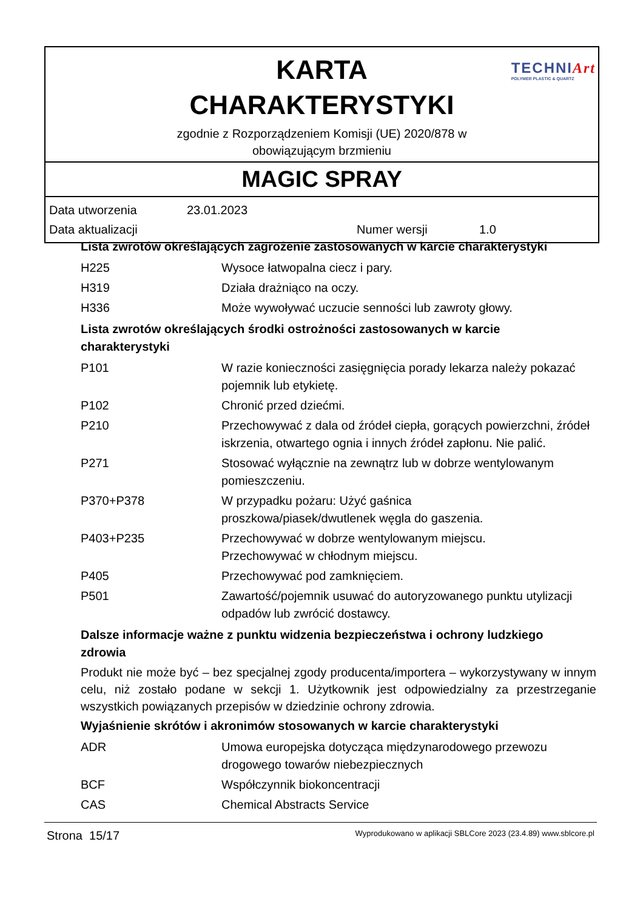KARTA
CHARAKTERYSTYKI
TECHNIArt
POLYMER PLASTIC & QUARTZ
zgodnie z Rozporządzeniem Komisji (UE) 2020/878 w
obowiązującym brzmieniu
MAGIC SPRAY
| Data utworzenia | 23.01.2023 | | |
| Data aktualizacji | | Numer wersji | 1.0 |
Lista zwrotów określających zagrożenie zastosowanych w karcie charakterystyki
| H225 | Wysoce łatwopalna ciecz i pary. |
| H319 | Działa drażniąco na oczy. |
| H336 | Może wywoływać uczucie senności lub zawroty głowy. |
Lista zwrotów określających środki ostrożności zastosowanych w karcie
charakterystyki
| P101 | W razie konieczności zasięgnięcia porady lekarza należy pokazać pojemnik lub etykietę. |
| P102 | Chronić przed dziećmi. |
| P210 | Przechowywać z dala od źródeł ciepła, gorących powierzchni, źródeł iskrzenia, otwartego ognia i innych źródeł zapłonu. Nie palić. |
| P271 | Stosować wyłącznie na zewnątrz lub w dobrze wentylowanym pomieszczeniu. |
| P370+P378 | W przypadku pożaru: Użyć gaśnica proszkowa/piasek/dwutlenek węgla do gaszenia. |
| P403+P235 | Przechowywać w dobrze wentylowanym miejscu. Przechowywać w chłodnym miejscu. |
| P405 | Przechowywać pod zamknięciem. |
| P501 | Zawartość/pojemnik usuwać do autoryzowanego punktu utylizacji odpadów lub zwrócić dostawcy. |
Dalsze informacje ważne z punktu widzenia bezpieczeństwa i ochrony ludzkiego
zdrowia
Produkt nie może być – bez specjalnej zgody producenta/importera – wykorzystywany w innym celu, niż zostało podane w sekcji 1. Użytkownik jest odpowiedzialny za przestrzeganie wszystkich powiązanych przepisów w dziedzinie ochrony zdrowia.
Wyjaśnienie skrótów i akronimów stosowanych w karcie charakterystyki
| ADR | Umowa europejska dotycząca międzynarodowego przewozu drogowego towarów niebezpiecznych |
| BCF | Współczynnik biokoncentracji |
| CAS | Chemical Abstracts Service |
Strona 15/17 Wyprodukowano w aplikacji SBLCore 2023 (23.4.89) www.sblcore.pl